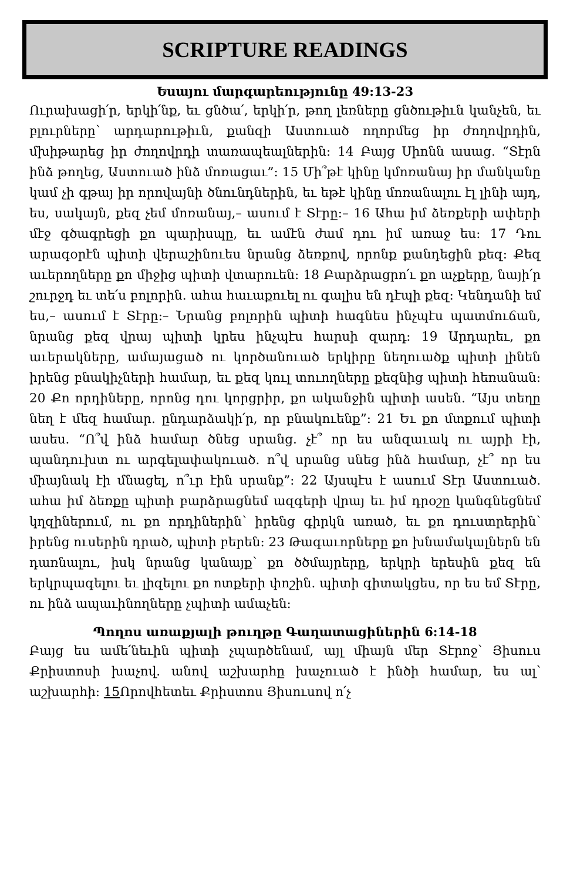SCRIPTURE READINGS
Եսայու մարգարեությունը 49:13-23
Ուրախացի՛ր, երկի՛նք, եւ ցնծա՛, երկի՛ր, թող լեռները ցնծութիւն կանչեն, եւ բլուրները՝ արդարութիւն, քանզի Աստուած ողորմեց իր ժողովրդին, մխիթարեց իր ժողովրդի տառապեալներին: 14 Բայց Սիոնն ասաց. “Տէրն ինձ թողեց, Աստուած ինձ մոռացաւ”: 15 Մի՞թէ կինը կմոռանայ իր մանկանը կամ չի գթայ իր որովայնի ծնունդներին, եւ եթէ կինը մոռանալու էլ լինի այդ, ես, սակայն, քեզ չեմ մոռանայ,– ասում է Տէրը:– 16 Ահա իմ ձեռքերի ափերի մէջ գծագրեցի քո պարիսպը, եւ ամէն ժամ դու իմ առաջ ես: 17 Դու արագօրէն պիտի վերաշինուես նրանց ձեռքով, որոնք քանդեցին քեզ: Քեզ աւերողները քո միջից պիտի վտարուեն: 18 Բարձրացրո՛ւ քո աչքերը, նայի՛ր շուրջդ եւ տե՛ս բոլորին. ահա հաւաքուել ու գալիս են դէպի քեզ: Կենդանի եմ ես,– ասում է Տէրը:– Նրանց բոլորին պիտի հագնես ինչպէս պատմուճան, նրանց քեզ վրայ պիտի կրես ինչպէս հարսի զարդ: 19 Արդարեւ, քո աւերակները, ամայացած ու կործանուած երկիրը նեղուածք պիտի լինեն իրենց բնակիչների համար, եւ քեզ կուլ տուողները քեզնից պիտի հեռանան: 20 Քո որդիները, որոնց դու կորցրիր, քո ականջին պիտի ասեն. “Այս տեղը նեղ է մեզ համար. ընդարձակի՛ր, որ բնակուենք”: 21 Եւ քո մտքում պիտի ասես. “Ո՞վ ինձ համար ծնեց սրանց. չէ՞ որ ես անզաւակ ու այրի էի, պանդուխտ ու արգելափակուած. ո՞վ սրանց սնեց ինձ համար, չէ՞ որ ես միայնակ էի մնացել, ո՞ւր էին սրանք”: 22 Այսպէս է ասում Տէր Աստուած. ահա իմ ձեռքը պիտի բարձրացնեմ ազգերի վրայ եւ իմ դրօշը կանգնեցնեմ կղզիներում, ու քո որդիներին՝ իրենց գիրկն առած, եւ քո դուստրերին՝ իրենց ուսերին դրած, պիտի բերեն: 23 Թագաւորները քո խնամակալներն են դառնալու, իսկ նրանց կանայք՝ քո ծծմայրերը, երկրի երեսին քեզ են երկրպագելու եւ լիզելու քո ոտքերի փոշին. պիտի գիտակցես, որ ես եմ Տէրը, ու ինձ ապաւինողները չպիտի ամաչեն:
Պողոս առաքյալի թուղթը Գաղատացիներին 6:14-18
Բայց ես ամե՛նեւին պիտի չպարծենամ, այլ միայն մեր Տէրոջ՝ Յիսուս Քրիստոսի խաչով. անով աշխարհը խաչուած է ինծի համար, ես ալ՝ աշխարհի: 15 Որովհետեւ Քրիստոս Յիսուսով ո՛չ